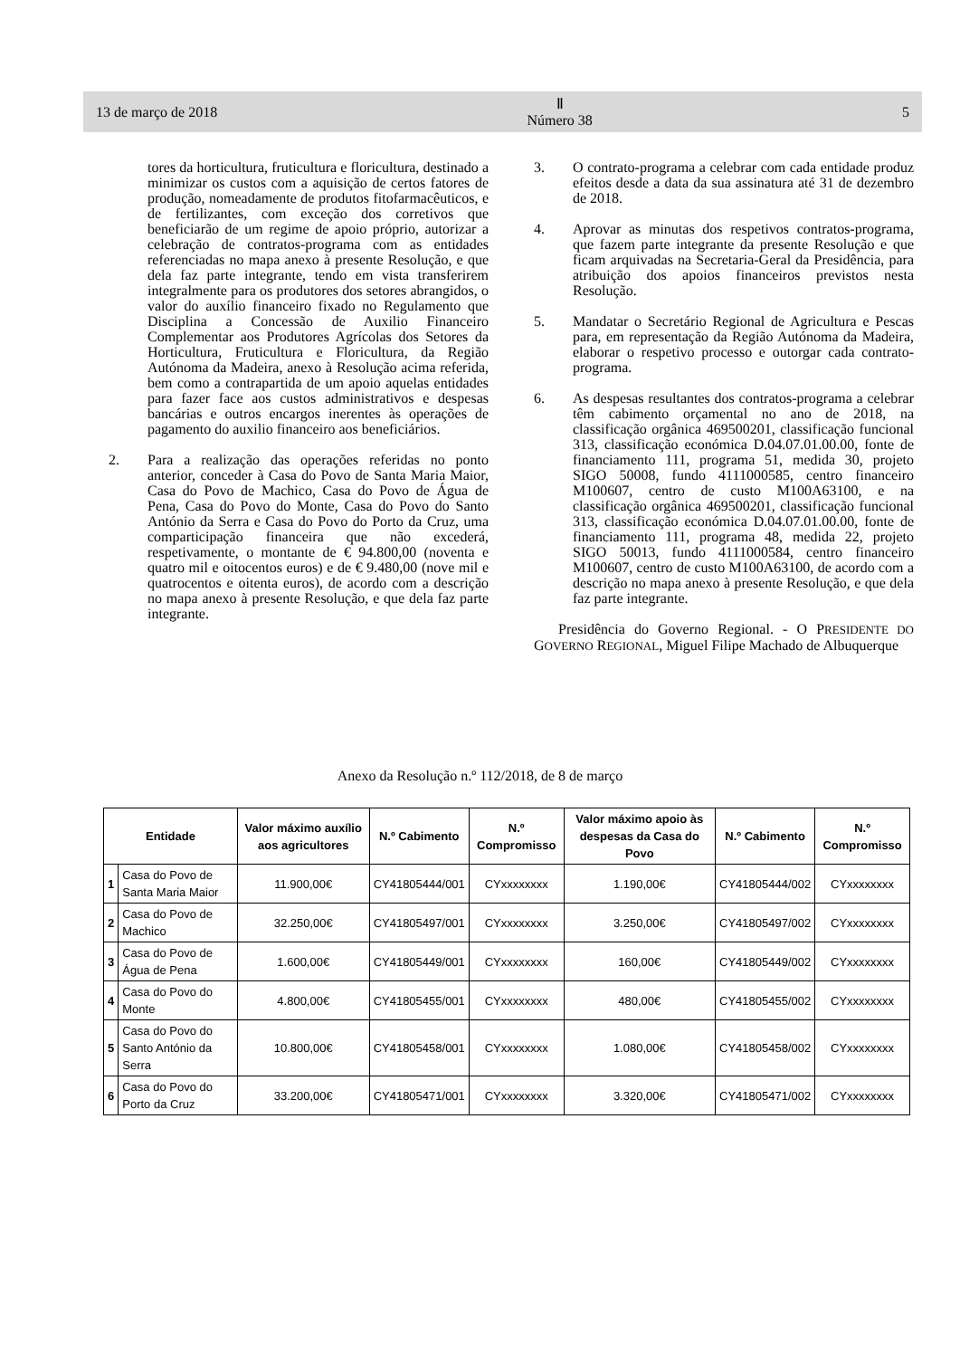13 de março de 2018
Ⅱ
Número 38
5
tores da horticultura, fruticultura e floricultura, destinado a minimizar os custos com a aquisição de certos fatores de produção, nomeadamente de produtos fitofarmacêuticos, e de fertilizantes, com exceção dos corretivos que beneficiarão de um regime de apoio próprio, autorizar a celebração de contratos-programa com as entidades referenciadas no mapa anexo à presente Resolução, e que dela faz parte integrante, tendo em vista transferirem integralmente para os produtores dos setores abrangidos, o valor do auxílio financeiro fixado no Regulamento que Disciplina a Concessão de Auxilio Financeiro Complementar aos Produtores Agrícolas dos Setores da Horticultura, Fruticultura e Floricultura, da Região Autónoma da Madeira, anexo à Resolução acima referida, bem como a contrapartida de um apoio aquelas entidades para fazer face aos custos administrativos e despesas bancárias e outros encargos inerentes às operações de pagamento do auxilio financeiro aos beneficiários.
2. Para a realização das operações referidas no ponto anterior, conceder à Casa do Povo de Santa Maria Maior, Casa do Povo de Machico, Casa do Povo de Água de Pena, Casa do Povo do Monte, Casa do Povo do Santo António da Serra e Casa do Povo do Porto da Cruz, uma comparticipação financeira que não excederá, respetivamente, o montante de € 94.800,00 (noventa e quatro mil e oitocentos euros) e de € 9.480,00 (nove mil e quatrocentos e oitenta euros), de acordo com a descrição no mapa anexo à presente Resolução, e que dela faz parte integrante.
3. O contrato-programa a celebrar com cada entidade produz efeitos desde a data da sua assinatura até 31 de dezembro de 2018.
4. Aprovar as minutas dos respetivos contratos-programa, que fazem parte integrante da presente Resolução e que ficam arquivadas na Secretaria-Geral da Presidência, para atribuição dos apoios financeiros previstos nesta Resolução.
5. Mandatar o Secretário Regional de Agricultura e Pescas para, em representação da Região Autónoma da Madeira, elaborar o respetivo processo e outorgar cada contrato-programa.
6. As despesas resultantes dos contratos-programa a celebrar têm cabimento orçamental no ano de 2018, na classificação orgânica 469500201, classificação funcional 313, classificação económica D.04.07.01.00.00, fonte de financiamento 111, programa 51, medida 30, projeto SIGO 50008, fundo 4111000585, centro financeiro M100607, centro de custo M100A63100, e na classificação orgânica 469500201, classificação funcional 313, classificação económica D.04.07.01.00.00, fonte de financiamento 111, programa 48, medida 22, projeto SIGO 50013, fundo 4111000584, centro financeiro M100607, centro de custo M100A63100, de acordo com a descrição no mapa anexo à presente Resolução, e que dela faz parte integrante.
Presidência do Governo Regional. - O PRESIDENTE DO GOVERNO REGIONAL, Miguel Filipe Machado de Albuquerque
Anexo da Resolução n.º 112/2018, de 8 de março
| Entidade | | Valor máximo auxílio aos agricultores | N.º Cabimento | N.º Compromisso | Valor máximo apoio às despesas da Casa do Povo | N.º Cabimento | N.º Compromisso |
| --- | --- | --- | --- | --- | --- | --- | --- |
| 1 | Casa do Povo de Santa Maria Maior | 11.900,00€ | CY41805444/001 | CYxxxxxxxx | 1.190,00€ | CY41805444/002 | CYxxxxxxxx |
| 2 | Casa do Povo de Machico | 32.250,00€ | CY41805497/001 | CYxxxxxxxx | 3.250,00€ | CY41805497/002 | CYxxxxxxxx |
| 3 | Casa do Povo de Água de Pena | 1.600,00€ | CY41805449/001 | CYxxxxxxxx | 160,00€ | CY41805449/002 | CYxxxxxxxx |
| 4 | Casa do Povo do Monte | 4.800,00€ | CY41805455/001 | CYxxxxxxxx | 480,00€ | CY41805455/002 | CYxxxxxxxx |
| 5 | Casa do Povo do Santo António da Serra | 10.800,00€ | CY41805458/001 | CYxxxxxxxx | 1.080,00€ | CY41805458/002 | CYxxxxxxxx |
| 6 | Casa do Povo do Porto da Cruz | 33.200,00€ | CY41805471/001 | CYxxxxxxxx | 3.320,00€ | CY41805471/002 | CYxxxxxxxx |